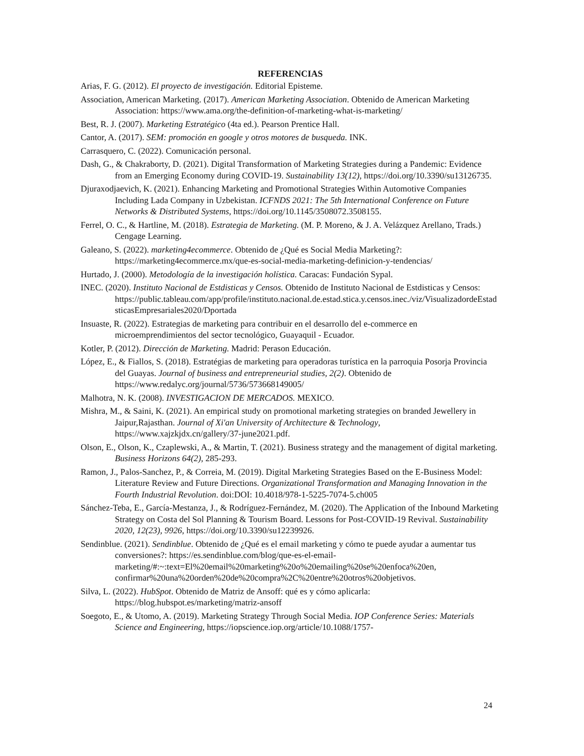REFERENCIAS
Arias, F. G. (2012). El proyecto de investigación. Editorial Episteme.
Association, American Marketing. (2017). American Marketing Association. Obtenido de American Marketing Association: https://www.ama.org/the-definition-of-marketing-what-is-marketing/
Best, R. J. (2007). Marketing Estratégico (4ta ed.). Pearson Prentice Hall.
Cantor, A. (2017). SEM: promoción en google y otros motores de busqueda. INK.
Carrasquero, C. (2022). Comunicación personal.
Dash, G., & Chakraborty, D. (2021). Digital Transformation of Marketing Strategies during a Pandemic: Evidence from an Emerging Economy during COVID-19. Sustainability 13(12), https://doi.org/10.3390/su13126735.
Djuraxodjaevich, K. (2021). Enhancing Marketing and Promotional Strategies Within Automotive Companies Including Lada Company in Uzbekistan. ICFNDS 2021: The 5th International Conference on Future Networks & Distributed Systems, https://doi.org/10.1145/3508072.3508155.
Ferrel, O. C., & Hartline, M. (2018). Estrategia de Marketing. (M. P. Moreno, & J. A. Velázquez Arellano, Trads.) Cengage Learning.
Galeano, S. (2022). marketing4ecommerce. Obtenido de ¿Qué es Social Media Marketing?: https://marketing4ecommerce.mx/que-es-social-media-marketing-definicion-y-tendencias/
Hurtado, J. (2000). Metodología de la investigación holística. Caracas: Fundación Sypal.
INEC. (2020). Instituto Nacional de Estdisticas y Censos. Obtenido de Instituto Nacional de Estdisticas y Censos: https://public.tableau.com/app/profile/instituto.nacional.de.estad.stica.y.censos.inec./viz/VisualizadordeEstadsticasEmpresariales2020/Dportada
Insuaste, R. (2022). Estrategias de marketing para contribuir en el desarrollo del e-commerce en microemprendimientos del sector tecnológico, Guayaquil - Ecuador.
Kotler, P. (2012). Dirección de Marketing. Madrid: Perason Educación.
López, E., & Fiallos, S. (2018). Estratégias de marketing para operadoras turística en la parroquia Posorja Provincia del Guayas. Journal of business and entrepreneurial studies, 2(2). Obtenido de https://www.redalyc.org/journal/5736/573668149005/
Malhotra, N. K. (2008). INVESTIGACION DE MERCADOS. MEXICO.
Mishra, M., & Saini, K. (2021). An empirical study on promotional marketing strategies on branded Jewellery in Jaipur,Rajasthan. Journal of Xi'an University of Architecture & Technology, https://www.xajzkjdx.cn/gallery/37-june2021.pdf.
Olson, E., Olson, K., Czaplewski, A., & Martin, T. (2021). Business strategy and the management of digital marketing. Business Horizons 64(2), 285-293.
Ramon, J., Palos-Sanchez, P., & Correia, M. (2019). Digital Marketing Strategies Based on the E-Business Model: Literature Review and Future Directions. Organizational Transformation and Managing Innovation in the Fourth Industrial Revolution. doi:DOI: 10.4018/978-1-5225-7074-5.ch005
Sánchez-Teba, E., García-Mestanza, J., & Rodríguez-Fernández, M. (2020). The Application of the Inbound Marketing Strategy on Costa del Sol Planning & Tourism Board. Lessons for Post-COVID-19 Revival. Sustainability 2020, 12(23), 9926, https://doi.org/10.3390/su12239926.
Sendinblue. (2021). Sendinblue. Obtenido de ¿Qué es el email marketing y cómo te puede ayudar a aumentar tus conversiones?: https://es.sendinblue.com/blog/que-es-el-email-marketing/#:~:text=El%20email%20marketing%20o%20emailing%20se%20enfoca%20en, confirmar%20una%20orden%20de%20compra%2C%20entre%20otros%20objetivos.
Silva, L. (2022). HubSpot. Obtenido de Matriz de Ansoff: qué es y cómo aplicarla: https://blog.hubspot.es/marketing/matriz-ansoff
Soegoto, E., & Utomo, A. (2019). Marketing Strategy Through Social Media. IOP Conference Series: Materials Science and Engineering, https://iopscience.iop.org/article/10.1088/1757-
24